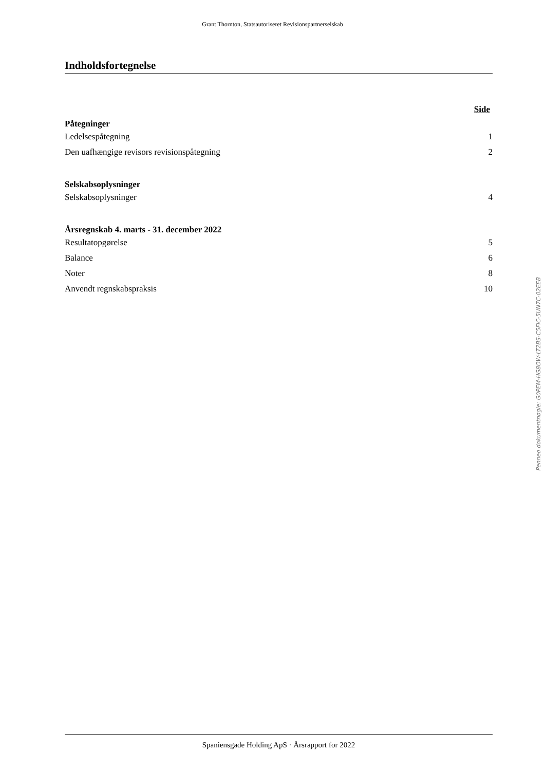Grant Thornton, Statsautoriseret Revisionspartnerselskab
Indholdsfortegnelse
Side
Påtegninger
Ledelsespåtegning 1
Den uafhængige revisors revisionspåtegning 2
Selskabsoplysninger
Selskabsoplysninger 4
Årsregnskab 4. marts - 31. december 2022
Resultatopgørelse 5
Balance 6
Noter 8
Anvendt regnskabspraksis 10
Penneo dokumentnøgle: G0PEM-HG8OW-LT2BS-C5FIC-5UN7C-02EEB
Spaniensgade Holding ApS · Årsrapport for 2022